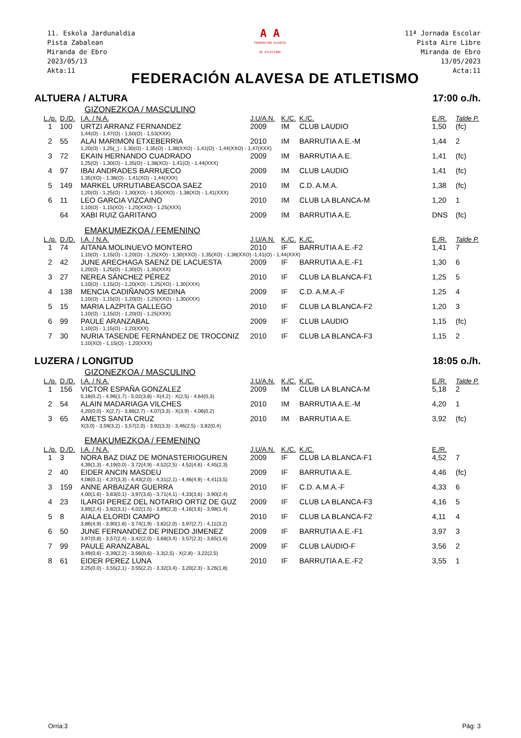11. Eskola Jardunaldia
Pista Zabalean
Miranda de Ebro
2023/05/13
Akta:11
A A
FEDERACION ALAVESA
DE ATLETISMO
11ª Jornada Escolar
Pista Aire Libre
Miranda de Ebro
13/05/2023
Acta:11
FEDERACIÓN ALAVESA DE ATLETISMO
ALTUERA / ALTURA 17:00 o./h.
GIZONEZKOA / MASCULINO
| L./p. | D./D. | I.A. / N.A. | J.U/A.N. | K./C. | K./C. | E./R. | Talde P. |
| --- | --- | --- | --- | --- | --- | --- | --- |
| 1 | 100 | URTZI ARRANZ FERNANDEZ | 2009 | IM | CLUB LAUDIO | 1,50 | (fc) |
| | | 1,44(O) - 1,47(O) - 1,50(O) - 1,53(XXX) | | | | | |
| 2 | 55 | ALAI MARIMON ETXEBERRIA | 2010 | IM | BARRUTIA A.E.-M | 1,44 | 2 |
| | | 1,20(O) - 1,25(_) - 1,30(O) - 1,35(O) - 1,38(XXO) - 1,41(O) - 1,44(XXO) - 1,47(XXX) | | | | | |
| 3 | 72 | EKAIN HERNANDO CUADRADO | 2009 | IM | BARRUTIA A.E. | 1,41 | (fc) |
| | | 1,25(O) - 1,30(O) - 1,35(O) - 1,38(XO) - 1,41(O) - 1,44(XXX) | | | | | |
| 4 | 97 | IBAI ANDRADES BARRUECO | 2009 | IM | CLUB LAUDIO | 1,41 | (fc) |
| | | 1,35(XO) - 1,38(O) - 1,41(XO) - 1,44(XXX) | | | | | |
| 5 | 149 | MARKEL URRUTIABEASCOA SAEZ | 2010 | IM | C.D. A.M.A. | 1,38 | (fc) |
| | | 1,20(O) - 1,25(O) - 1,30(XO) - 1,35(XXO) - 1,38(XO) - 1,41(XXX) | | | | | |
| 6 | 11 | LEO GARCIA VIZCAINO | 2010 | IM | CLUB LA BLANCA-M | 1,20 | 1 |
| | | 1,10(O) - 1,15(XO) - 1,20(XXO) - 1,25(XXX) | | | | | |
| | 64 | XABI RUIZ GARITANO | 2009 | IM | BARRUTIA A.E. | DNS | (fc) |
EMAKUMEZKOA / FEMENINO
| L./p. | D./D. | I.A. / N.A. | J.U/A.N. | K./C. | K./C. | E./R. | Talde P. |
| --- | --- | --- | --- | --- | --- | --- | --- |
| 1 | 74 | AITANA MOLINUEVO MONTERO | 2010 | IF | BARRUTIA A.E.-F2 | 1,41 | 7 |
| | | 1,10(O) - 1,15(O) - 1,20(O) - 1,25(XO) - 1,30(XXO) - 1,35(XO) - 1,38(XXO) -1,41(O) - 1,44(XXX) | | | | | |
| 2 | 42 | JUNE ARECHAGA SAENZ DE LACUESTA | 2009 | IF | BARRUTIA A.E.-F1 | 1,30 | 6 |
| | | 1,20(O) - 1,25(O) - 1,30(O) - 1,35(XXX) | | | | | |
| 3 | 27 | NEREA SÁNCHEZ PÉREZ | 2010 | IF | CLUB LA BLANCA-F1 | 1,25 | 5 |
| | | 1,10(O) - 1,15(O) - 1,20(XO) - 1,25(XO) - 1,30(XXX) | | | | | |
| 4 | 138 | MENCIA CADIÑANOS MEDINA | 2009 | IF | C.D. A.M.A.-F | 1,25 | 4 |
| | | 1,10(O) - 1,15(O) - 1,20(O) - 1,25(XXO) - 1,30(XXX) | | | | | |
| 5 | 15 | MARIA LAZPITA GALLEGO | 2010 | IF | CLUB LA BLANCA-F2 | 1,20 | 3 |
| | | 1,10(O) - 1,15(O) - 1,20(O) - 1,25(XXX) | | | | | |
| 6 | 99 | PAULE ARANZABAL | 2009 | IF | CLUB LAUDIO | 1,15 | (fc) |
| | | 1,10(O) - 1,15(O) - 1,20(XXX) | | | | | |
| 7 | 30 | NURIA TASENDE FERNÁNDEZ DE TROCONIZ | 2010 | IF | CLUB LA BLANCA-F3 | 1,15 | 2 |
| | | 1,10(XO) - 1,15(O) - 1,20(XXX) | | | | | |
LUZERA / LONGITUD 18:05 o./h.
GIZONEZKOA / MASCULINO
| L./p. | D./D. | I.A. / N.A. | J.U/A.N. | K./C. | K./C. | E./R. | Talde P. |
| --- | --- | --- | --- | --- | --- | --- | --- |
| 1 | 156 | VICTOR ESPAÑA GONZALEZ | 2009 | IM | CLUB LA BLANCA-M | 5,18 | 2 |
| | | 5,18(0,2) - 4,96(1,7) - 5,02(3,8) - X(4,2) - X(2,5) - 4,64(0,3) | | | | | |
| 2 | 54 | ALAIN MADARIAGA VILCHES | 2010 | IM | BARRUTIA A.E.-M | 4,20 | 1 |
| | | 4,20(0,0) - X(2,7) - 3,86(2,7) - 4,07(3,3) - X(3,9) - 4,06(0,2) | | | | | |
| 3 | 65 | AMETS SANTA CRUZ | 2010 | IM | BARRUTIA A.E. | 3,92 | (fc) |
| | | X(3,0) - 3,59(3,2) - 3,57(2,0) - 3,92(3,3) - 3,46(2,5) - 3,82(0,4) | | | | | |
EMAKUMEZKOA / FEMENINO
| L./p. | D./D. | I.A. / N.A. | J.U/A.N. | K./C. | K./C. | E./R. | |
| --- | --- | --- | --- | --- | --- | --- | --- |
| 1 | 3 | NORA BAZ DIAZ DE MONASTERIOGUREN | 2009 | IF | CLUB LA BLANCA-F1 | 4,52 | 7 |
| | | 4,39(1,3) - 4,19(0,0) - 3,72(4,9) - 4,52(2,5) - 4,52(4,6) - 4,45(2,3) | | | | | |
| 2 | 40 | EIDER ANCIN MASDEU | 2009 | IF | BARRUTIA A.E. | 4,46 | (fc) |
| | | 4,08(0,1) - 4,37(3,3) - 4,43(2,0) - 4,31(2,1) - 4,46(4,9) - 4,41(3,5) | | | | | |
| 3 | 159 | ANNE ARBAIZAR GUERRA | 2010 | IF | C.D. A.M.A.-F | 4,33 | 6 |
| | | 4,00(1,6) - 3,83(0,1) - 3,97(3,6) - 3,71(4,1) - 4,33(3,6) - 3,90(2,4) | | | | | |
| 4 | 23 | ILARGI PEREZ DEL NOTARIO ORTIZ DE GUZ | 2009 | IF | CLUB LA BLANCA-F3 | 4,16 | 5 |
| | | 3,89(2,4) - 3,82(3,1) - 4,02(1,5) - 3,89(2,3) - 4,16(3,6) - 3,98(1,4) | | | | | |
| 5 | 8 | AIALA ELORDI CAMPO | 2010 | IF | CLUB LA BLANCA-F2 | 4,11 | 4 |
| | | 3,86(4,9) - 3,90(1,8) - 3,74(1,9) - 3,82(2,0) - 3,97(2,7) - 4,11(3,2) | | | | | |
| 6 | 50 | JUNE FERNANDEZ DE PINEDO JIMENEZ | 2009 | IF | BARRUTIA A.E.-F1 | 3,97 | 3 |
| | | 3,97(0,8) - 3,57(2,4) - 3,42(2,0) - 3,68(3,4) - 3,57(2,3) - 3,65(1,6) | | | | | |
| 7 | 99 | PAULE ARANZABAL | 2009 | IF | CLUB LAUDIO-F | 3,56 | 2 |
| | | 3,49(0,6) - 3,39(2,2) - 3,56(0,6) - 3,3(2,5) - X(2,8) - 3,22(2,5) | | | | | |
| 8 | 61 | EIDER PEREZ LUNA | 2010 | IF | BARRUTIA A.E.-F2 | 3,55 | 1 |
| | | 3,25(0,0) - 3,55(2,1) - 3,55(2,2) - 3,32(3,4) - 3,20(2,3) - 3,26(1,8) | | | | | |
Orria:3 Pág: 3